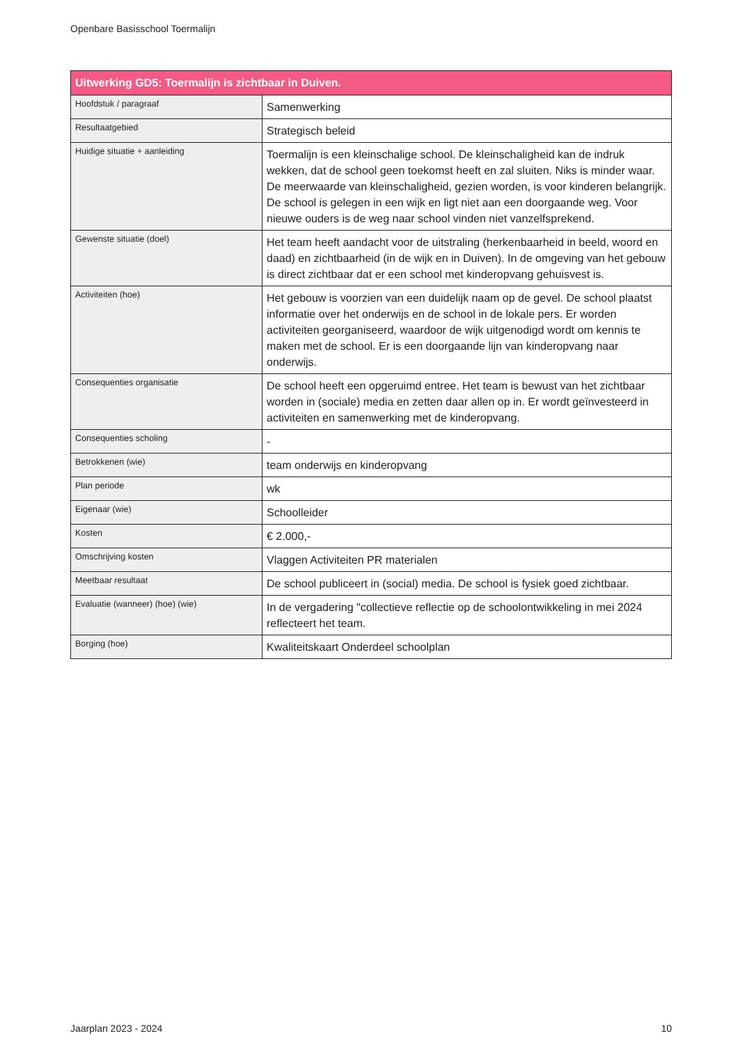Openbare Basisschool Toermalijn
| Uitwerking GD5: Toermalijn is zichtbaar in Duiven. | |
| --- | --- |
| Hoofdstuk / paragraaf | Samenwerking |
| Resultaatgebied | Strategisch beleid |
| Huidige situatie + aanleiding | Toermalijn is een kleinschalige school. De kleinschaligheid kan de indruk wekken, dat de school geen toekomst heeft en zal sluiten. Niks is minder waar. De meerwaarde van kleinschaligheid, gezien worden, is voor kinderen belangrijk. De school is gelegen in een wijk en ligt niet aan een doorgaande weg. Voor nieuwe ouders is de weg naar school vinden niet vanzelfsprekend. |
| Gewenste situatie (doel) | Het team heeft aandacht voor de uitstraling (herkenbaarheid in beeld, woord en daad) en zichtbaarheid (in de wijk en in Duiven). In de omgeving van het gebouw is direct zichtbaar dat er een school met kinderopvang gehuisvest is. |
| Activiteiten (hoe) | Het gebouw is voorzien van een duidelijk naam op de gevel. De school plaatst informatie over het onderwijs en de school in de lokale pers. Er worden activiteiten georganiseerd, waardoor de wijk uitgenodigd wordt om kennis te maken met de school. Er is een doorgaande lijn van kinderopvang naar onderwijs. |
| Consequenties organisatie | De school heeft een opgeruimd entree. Het team is bewust van het zichtbaar worden in (sociale) media en zetten daar allen op in. Er wordt geïnvesteerd in activiteiten en samenwerking met de kinderopvang. |
| Consequenties scholing | - |
| Betrokkenen (wie) | team onderwijs en kinderopvang |
| Plan periode | wk |
| Eigenaar (wie) | Schoolleider |
| Kosten | € 2.000,- |
| Omschrijving kosten | Vlaggen Activiteiten PR materialen |
| Meetbaar resultaat | De school publiceert in (social) media. De school is fysiek goed zichtbaar. |
| Evaluatie (wanneer) (hoe) (wie) | In de vergadering "collectieve reflectie op de schoolontwikkeling in mei 2024 reflecteert het team. |
| Borging (hoe) | Kwaliteitskaart Onderdeel schoolplan |
Jaarplan 2023 - 2024 10